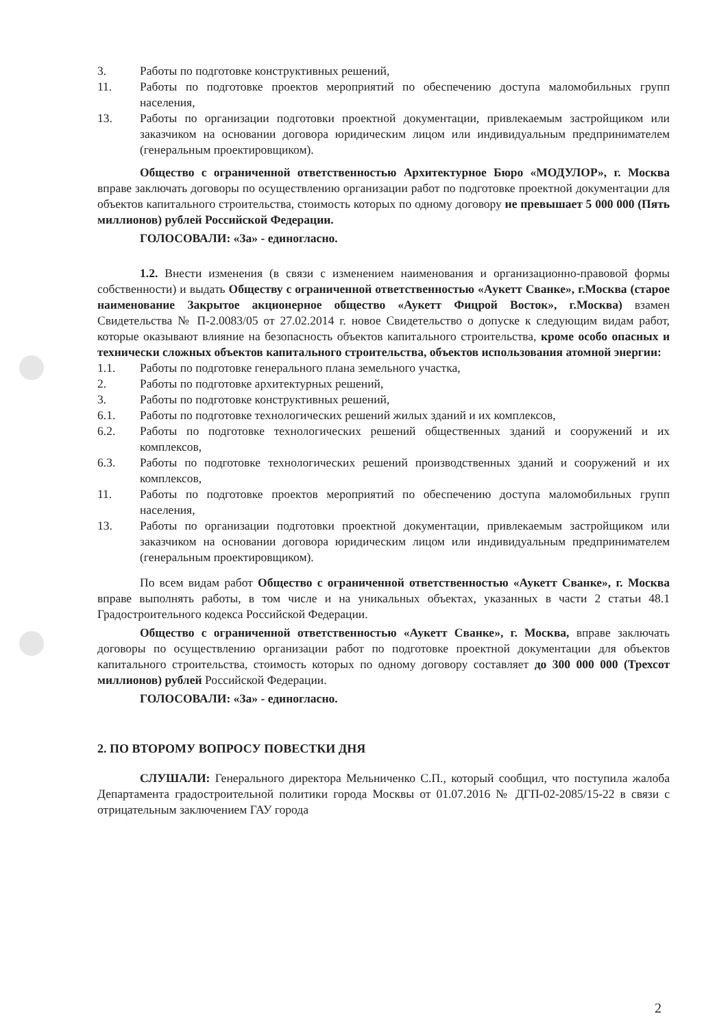3. Работы по подготовке конструктивных решений,
11. Работы по подготовке проектов мероприятий по обеспечению доступа маломобильных групп населения,
13. Работы по организации подготовки проектной документации, привлекаемым застройщиком или заказчиком на основании договора юридическим лицом или индивидуальным предпринимателем (генеральным проектировщиком).
Общество с ограниченной ответственностью Архитектурное Бюро «МОДУЛОР», г. Москва вправе заключать договоры по осуществлению организации работ по подготовке проектной документации для объектов капитального строительства, стоимость которых по одному договору не превышает 5 000 000 (Пять миллионов) рублей Российской Федерации.
ГОЛОСОВАЛИ: «За» - единогласно.
1.2. Внести изменения (в связи с изменением наименования и организационно-правовой формы собственности) и выдать Обществу с ограниченной ответственностью «Aукетт Сванке», г.Москва (старое наименование Закрытое акционерное общество «Аукетт Фицрой Восток», г.Москва) взамен Свидетельства № П-2.0083/05 от 27.02.2014 г. новое Свидетельство о допуске к следующим видам работ, которые оказывают влияние на безопасность объектов капитального строительства, кроме особо опасных и технически сложных объектов капитального строительства, объектов использования атомной энергии:
1.1. Работы по подготовке генерального плана земельного участка,
2. Работы по подготовке архитектурных решений,
3. Работы по подготовке конструктивных решений,
6.1. Работы по подготовке технологических решений жилых зданий и их комплексов,
6.2. Работы по подготовке технологических решений общественных зданий и сооружений и их комплексов,
6.3. Работы по подготовке технологических решений производственных зданий и сооружений и их комплексов,
11. Работы по подготовке проектов мероприятий по обеспечению доступа маломобильных групп населения,
13. Работы по организации подготовки проектной документации, привлекаемым застройщиком или заказчиком на основании договора юридическим лицом или индивидуальным предпринимателем (генеральным проектировщиком).
По всем видам работ Общество с ограниченной ответственностью «Аукетт Сванке», г. Москва вправе выполнять работы, в том числе и на уникальных объектах, указанных в части 2 статьи 48.1 Градостроительного кодекса Российской Федерации.
Общество с ограниченной ответственностью «Аукетт Сванке», г. Москва, вправе заключать договоры по осуществлению организации работ по подготовке проектной документации для объектов капитального строительства, стоимость которых по одному договору составляет до 300 000 000 (Трехсот миллионов) рублей Российской Федерации.
ГОЛОСОВАЛИ: «За» - единогласно.
2. ПО ВТОРОМУ ВОПРОСУ ПОВЕСТКИ ДНЯ
СЛУШАЛИ: Генерального директора Мельниченко С.П., который сообщил, что поступила жалоба Департамента градостроительной политики города Москвы от 01.07.2016 № ДГП-02-2085/15-22 в связи с отрицательным заключением ГАУ города
2